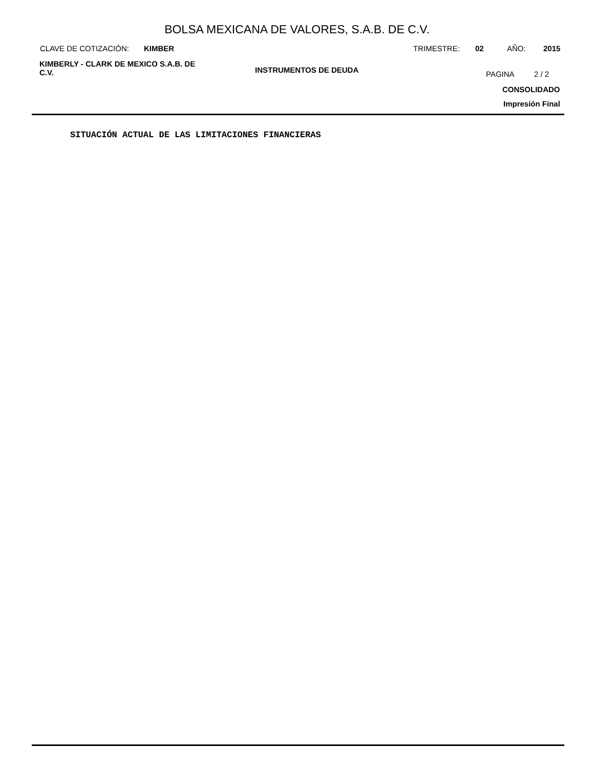BOLSA MEXICANA DE VALORES, S.A.B. DE C.V.
CLAVE DE COTIZACIÓN: KIMBER TRIMESTRE: 02 AÑO: 2015
KIMBERLY - CLARK DE MEXICO S.A.B. DE C.V.
INSTRUMENTOS DE DEUDA PAGINA 2 / 2
CONSOLIDADO
Impresión Final
SITUACIÓN ACTUAL DE LAS LIMITACIONES FINANCIERAS